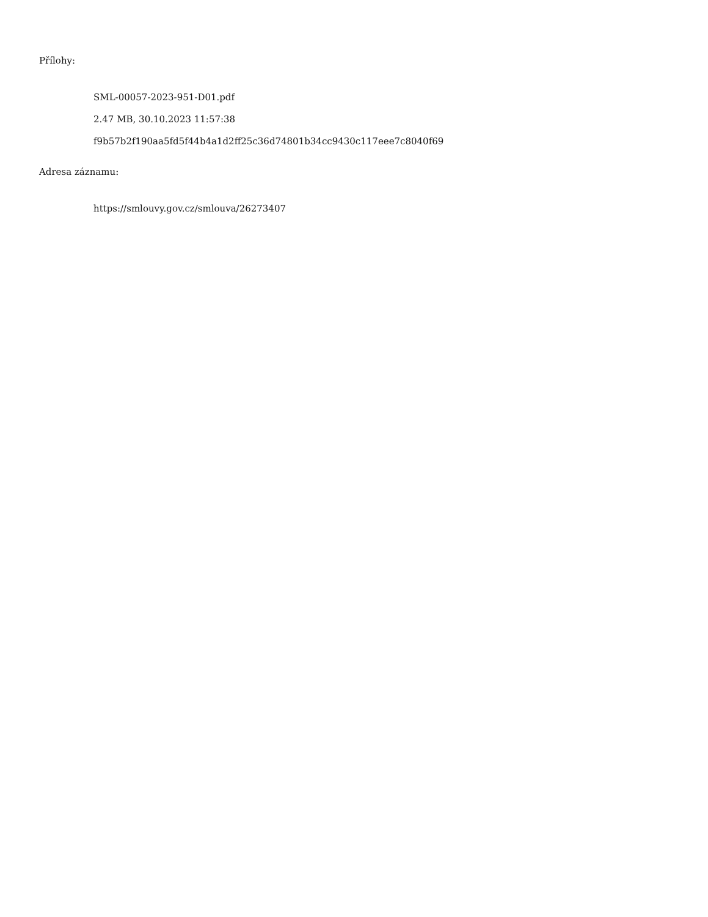Přílohy:
SML-00057-2023-951-D01.pdf
2.47 MB, 30.10.2023 11:57:38
f9b57b2f190aa5fd5f44b4a1d2ff25c36d74801b34cc9430c117eee7c8040f69
Adresa záznamu:
https://smlouvy.gov.cz/smlouva/26273407